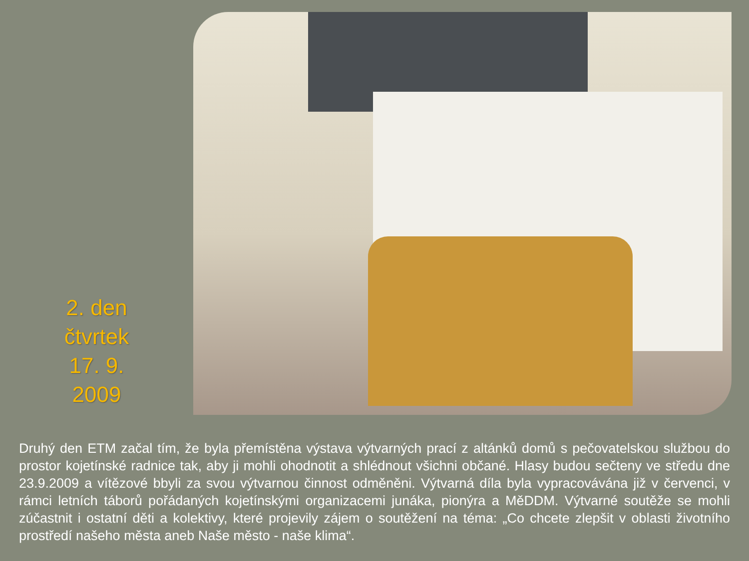2. den
čtvrtek
17. 9.
2009
Druhý den ETM začal tím, že byla přemístěna výstava výtvarných prací z altánků domů s pečovatelskou službou do prostor kojetínské radnice tak, aby ji mohli ohodnotit a shlédnout všichni občané. Hlasy budou sečteny ve středu dne 23.9.2009 a vítězové bbyli za svou výtvarnou činnost odměněni. Výtvarná díla byla vypracovávána již v červenci, v rámci letních táborů pořádaných kojetínskými organizacemi junáka, pionýra a MěDDM. Výtvarné soutěže se mohli zúčastnit i ostatní děti a kolektivy, které projevily zájem o soutěžení na téma: „Co chcete zlepšit v oblasti životního prostředí našeho města aneb Naše město - naše klima“.